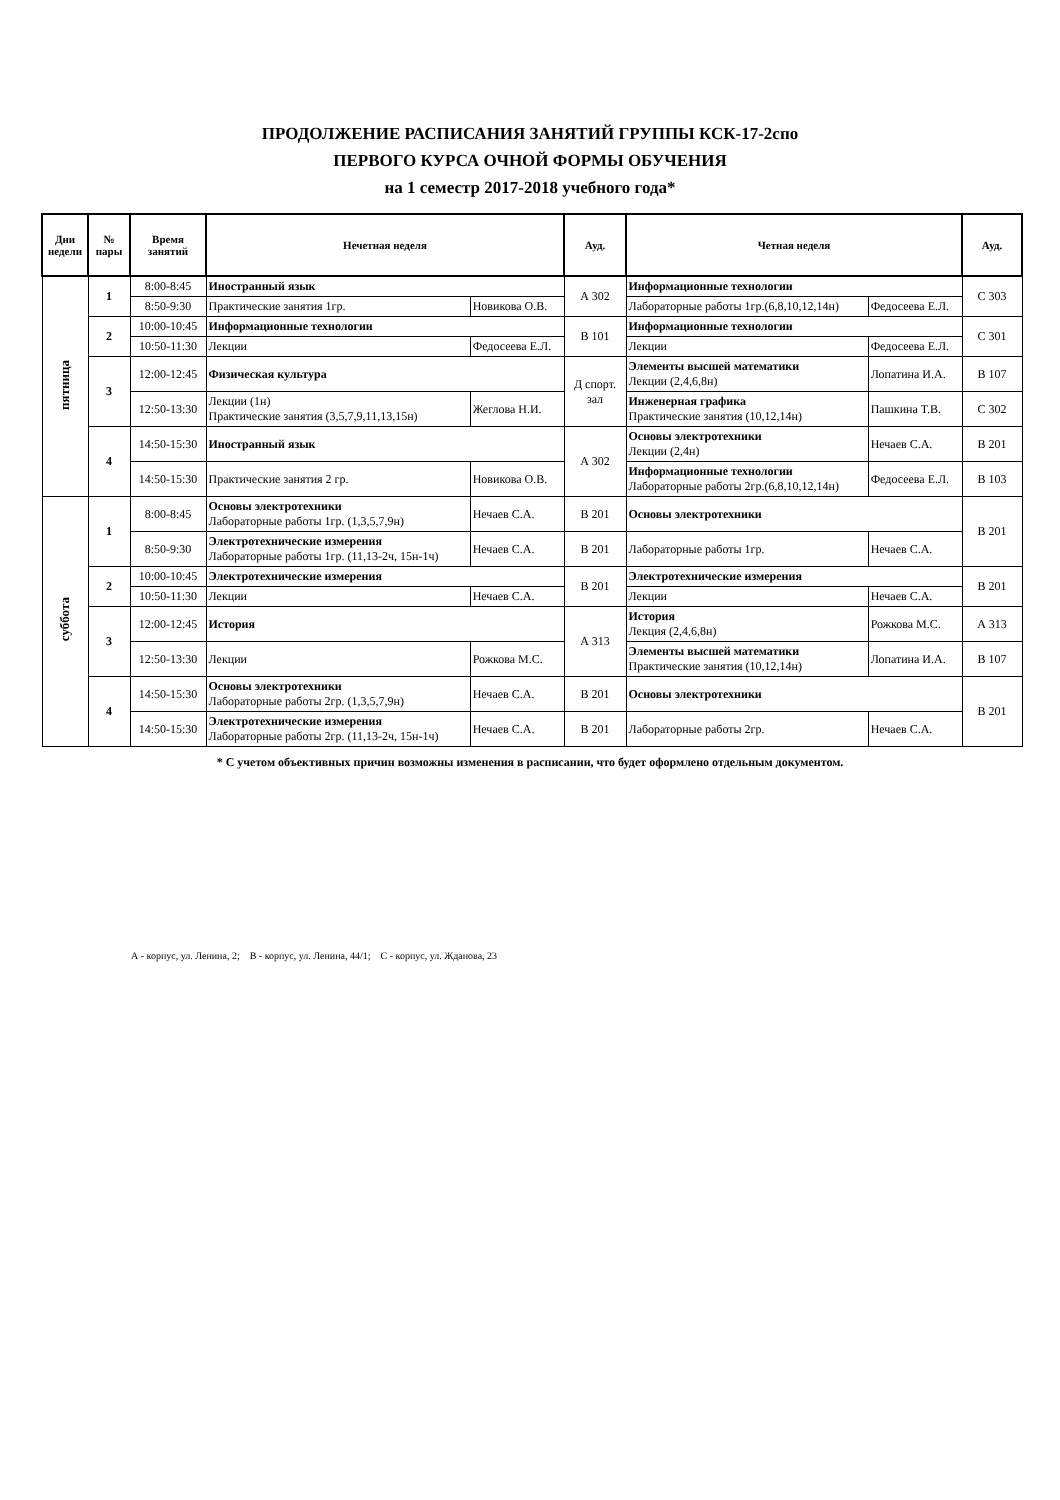ПРОДОЛЖЕНИЕ РАСПИСАНИЯ ЗАНЯТИЙ ГРУППЫ КСК-17-2спо
ПЕРВОГО КУРСА ОЧНОЙ ФОРМЫ ОБУЧЕНИЯ
на 1 семестр 2017-2018 учебного года*
| Дни недели | № пары | Время занятий | Нечетная неделя | | Ауд. | Четная неделя | | Ауд. |
| --- | --- | --- | --- | --- | --- | --- | --- | --- |
| пятница | 1 | 8:00-8:45 | Иностранный язык | | А 302 | Информационные технологии | | С 303 |
| | | 8:50-9:30 | Практические занятия 1гр. | Новикова О.В. | | Лабораторные работы 1гр.(6,8,10,12,14н) | Федосеева Е.Л. | |
| | 2 | 10:00-10:45 | Информационные технологии | | В 101 | Информационные технологии | | С 301 |
| | | 10:50-11:30 | Лекции | Федосеева Е.Л. | | Лекции | Федосеева Е.Л. | |
| | 3 | 12:00-12:45 | Физическая культура | | Д спорт. зал | Элементы высшей математики Лекции (2,4,6,8н) | Лопатина И.А. | В 107 |
| | | 12:50-13:30 | Лекции (1н) Практические занятия (3,5,7,9,11,13,15н) | Жеглова Н.И. | | Инженерная графика Практические занятия (10,12,14н) | Пашкина Т.В. | С 302 |
| | 4 | 14:50-15:30 | Иностранный язык | | А 302 | Основы электротехники Лекции (2,4н) | Нечаев С.А. | В 201 |
| | | 14:50-15:30 | Практические занятия 2 гр. | Новикова О.В. | | Информационные технологии Лабораторные работы 2гр.(6,8,10,12,14н) | Федосеева Е.Л. | В 103 |
| суббота | 1 | 8:00-8:45 | Основы электротехники Лабораторные работы 1гр. (1,3,5,7,9н) | Нечаев С.А. | В 201 | Основы электротехники | | В 201 |
| | | 8:50-9:30 | Электротехнические измерения Лабораторные работы 1гр. (11,13-2ч, 15н-1ч) | Нечаев С.А. | В 201 | Лабораторные работы 1гр. | Нечаев С.А. | |
| | 2 | 10:00-10:45 | Электротехнические измерения | | В 201 | Электротехнические измерения | | В 201 |
| | | 10:50-11:30 | Лекции | Нечаев С.А. | | Лекции | Нечаев С.А. | |
| | 3 | 12:00-12:45 | История | | А 313 | История Лекция (2,4,6,8н) | Рожкова М.С. | А 313 |
| | | 12:50-13:30 | Лекции | Рожкова М.С. | | Элементы высшей математики Практические занятия (10,12,14н) | Лопатина И.А. | В 107 |
| | 4 | 14:50-15:30 | Основы электротехники Лабораторные работы 2гр. (1,3,5,7,9н) | Нечаев С.А. | В 201 | Основы электротехники | | В 201 |
| | | 14:50-15:30 | Электротехнические измерения Лабораторные работы 2гр. (11,13-2ч, 15н-1ч) | Нечаев С.А. | В 201 | Лабораторные работы 2гр. | Нечаев С.А. | |
* С учетом объективных причин возможны изменения в расписании, что будет оформлено отдельным документом.
А - корпус, ул. Ленина, 2; В - корпус, ул. Ленина, 44/1; С - корпус, ул. Жданова, 23